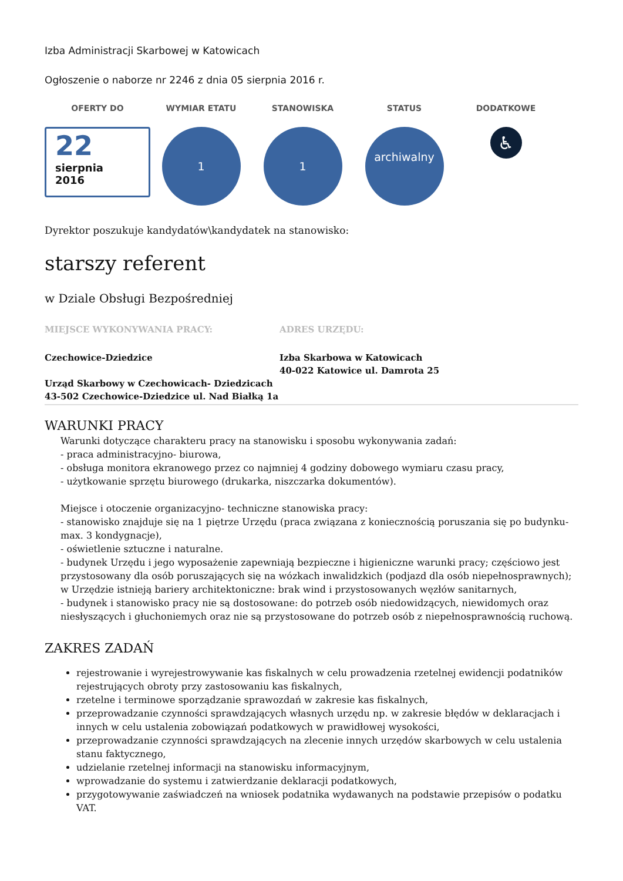Izba Administracji Skarbowej w Katowicach
Ogłoszenie o naborze nr 2246 z dnia 05 sierpnia 2016 r.
OFERTY DO
22
sierpnia
2016
WYMIAR ETATU
1
STANOWISKA
1
STATUS
archiwalny
DODATKOWE
♿
Dyrektor poszukuje kandydatów\kandydatek na stanowisko:
starszy referent
w Dziale Obsługi Bezpośredniej
MIEJSCE WYKONYWANIA PRACY:
Czechowice-Dziedzice
Urząd Skarbowy w Czechowicach- Dziedzicach
43-502 Czechowice-Dziedzice ul. Nad Białką 1a
ADRES URZĘDU:
Izba Skarbowa w Katowicach
40-022 Katowice ul. Damrota 25
WARUNKI PRACY
Warunki dotyczące charakteru pracy na stanowisku i sposobu wykonywania zadań:
- praca administracyjno- biurowa,
- obsługa monitora ekranowego przez co najmniej 4 godziny dobowego wymiaru czasu pracy,
- użytkowanie sprzętu biurowego (drukarka, niszczarka dokumentów).
Miejsce i otoczenie organizacyjno- techniczne stanowiska pracy:
- stanowisko znajduje się na 1 piętrze Urzędu (praca związana z koniecznością poruszania się po budynku- max. 3 kondygnacje),
- oświetlenie sztuczne i naturalne.
- budynek Urzędu i jego wyposażenie zapewniają bezpieczne i higieniczne warunki pracy; częściowo jest przystosowany dla osób poruszających się na wózkach inwalidzkich (podjazd dla osób niepełnosprawnych); w Urzędzie istnieją bariery architektoniczne: brak wind i przystosowanych węzłów sanitarnych,
- budynek i stanowisko pracy nie są dostosowane: do potrzeb osób niedowidzących, niewidomych oraz niesłyszących i głuchoniemych oraz nie są przystosowane do potrzeb osób z niepełnosprawnością ruchową.
ZAKRES ZADAŃ
rejestrowanie i wyrejestrowywanie kas fiskalnych w celu prowadzenia rzetelnej ewidencji podatników rejestrujących obroty przy zastosowaniu kas fiskalnych,
rzetelne i terminowe sporządzanie sprawozdań w zakresie kas fiskalnych,
przeprowadzanie czynności sprawdzających własnych urzędu np. w zakresie błędów w deklaracjach i innych w celu ustalenia zobowiązań podatkowych w prawidłowej wysokości,
przeprowadzanie czynności sprawdzających na zlecenie innych urzędów skarbowych w celu ustalenia stanu faktycznego,
udzielanie rzetelnej informacji na stanowisku informacyjnym,
wprowadzanie do systemu i zatwierdzanie deklaracji podatkowych,
przygotowywanie zaświadczeń na wniosek podatnika wydawanych na podstawie przepisów o podatku VAT.